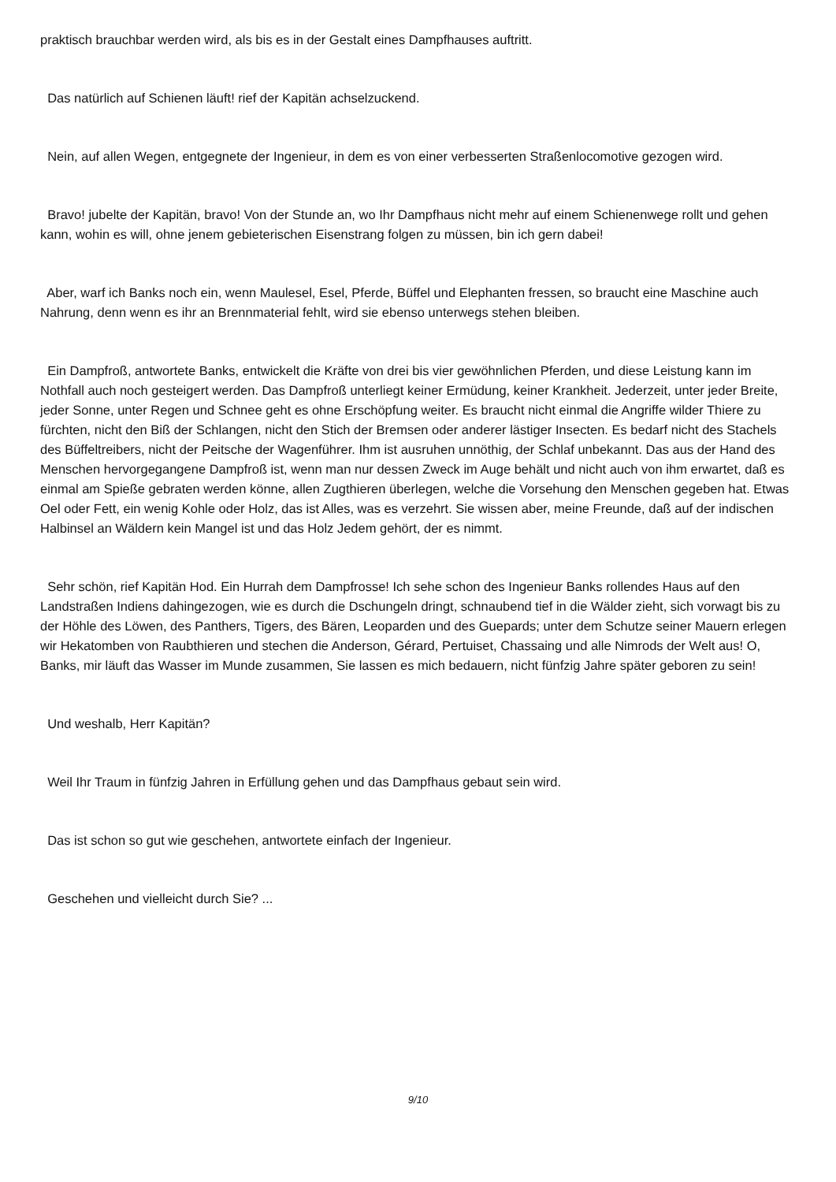praktisch brauchbar werden wird, als bis es in der Gestalt eines Dampfhauses auftritt.
Das natürlich auf Schienen läuft! rief der Kapitän achselzuckend.
Nein, auf allen Wegen, entgegnete der Ingenieur, in dem es von einer verbesserten Straßenlocomotive gezogen wird.
Bravo! jubelte der Kapitän, bravo! Von der Stunde an, wo Ihr Dampfhaus nicht mehr auf einem Schienenwege rollt und gehen kann, wohin es will, ohne jenem gebieterischen Eisenstrang folgen zu müssen, bin ich gern dabei!
Aber, warf ich Banks noch ein, wenn Maulesel, Esel, Pferde, Büffel und Elephanten fressen, so braucht eine Maschine auch Nahrung, denn wenn es ihr an Brennmaterial fehlt, wird sie ebenso unterwegs stehen bleiben.
Ein Dampfroß, antwortete Banks, entwickelt die Kräfte von drei bis vier gewöhnlichen Pferden, und diese Leistung kann im Nothfall auch noch gesteigert werden. Das Dampfroß unterliegt keiner Ermüdung, keiner Krankheit. Jederzeit, unter jeder Breite, jeder Sonne, unter Regen und Schnee geht es ohne Erschöpfung weiter. Es braucht nicht einmal die Angriffe wilder Thiere zu fürchten, nicht den Biß der Schlangen, nicht den Stich der Bremsen oder anderer lästiger Insecten. Es bedarf nicht des Stachels des Büffeltreibers, nicht der Peitsche der Wagenführer. Ihm ist ausruhen unnöthig, der Schlaf unbekannt. Das aus der Hand des Menschen hervorgegangene Dampfroß ist, wenn man nur dessen Zweck im Auge behält und nicht auch von ihm erwartet, daß es einmal am Spieße gebraten werden könne, allen Zugthieren überlegen, welche die Vorsehung den Menschen gegeben hat. Etwas Oel oder Fett, ein wenig Kohle oder Holz, das ist Alles, was es verzehrt. Sie wissen aber, meine Freunde, daß auf der indischen Halbinsel an Wäldern kein Mangel ist und das Holz Jedem gehört, der es nimmt.
Sehr schön, rief Kapitän Hod. Ein Hurrah dem Dampfrosse! Ich sehe schon des Ingenieur Banks rollendes Haus auf den Landstraßen Indiens dahingezogen, wie es durch die Dschungeln dringt, schnaubend tief in die Wälder zieht, sich vorwagt bis zu der Höhle des Löwen, des Panthers, Tigers, des Bären, Leoparden und des Guepards; unter dem Schutze seiner Mauern erlegen wir Hekatomben von Raubthieren und stechen die Anderson, Gérard, Pertuiset, Chassaing und alle Nimrods der Welt aus! O, Banks, mir läuft das Wasser im Munde zusammen, Sie lassen es mich bedauern, nicht fünfzig Jahre später geboren zu sein!
Und weshalb, Herr Kapitän?
Weil Ihr Traum in fünfzig Jahren in Erfüllung gehen und das Dampfhaus gebaut sein wird.
Das ist schon so gut wie geschehen, antwortete einfach der Ingenieur.
Geschehen und vielleicht durch Sie? ...
9/10